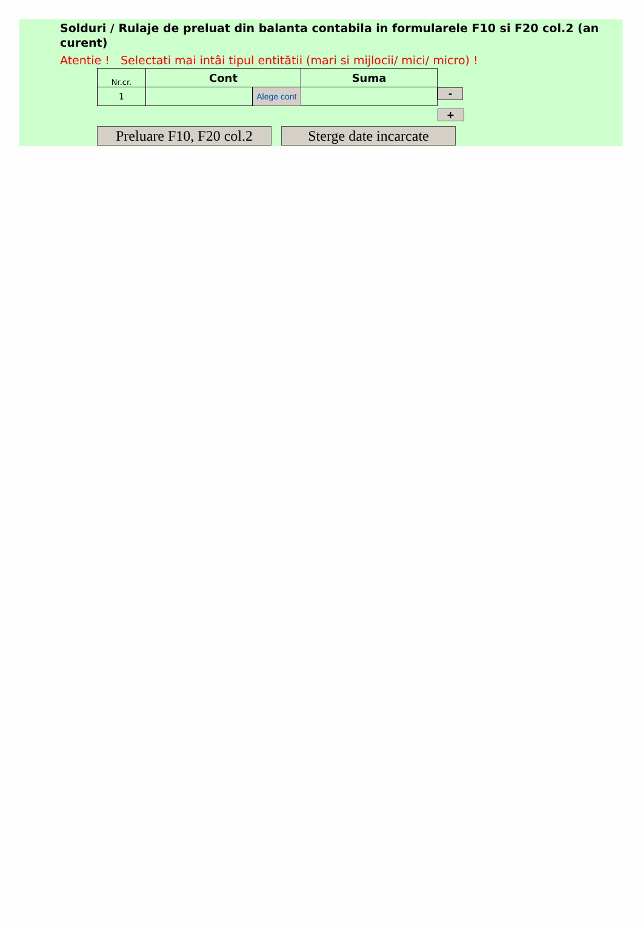Solduri / Rulaje de preluat din balanta contabila in formularele F10 si F20 col.2 (an curent)
Atentie ! Selectati mai intâi tipul entitătii (mari si mijlocii/ mici/ micro) !
| Nr.cr. | Cont | | Suma | |
| 1 | | Alege cont | | - |
| | | | | + |
Preluare F10, F20 col.2
Sterge date incarcate